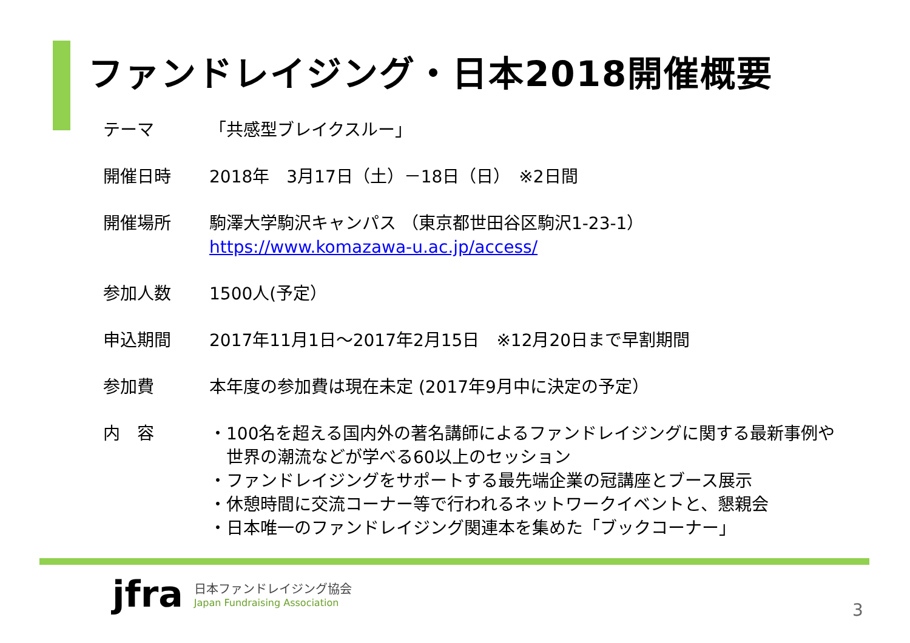ファンドレイジング・日本2018開催概要
| テーマ | 「共感型ブレイクスルー」 |
| 開催日時 | 2018年 3月17日（土）－18日（日） ※2日間 |
| 開催場所 | 駒澤大学駒沢キャンパス （東京都世田谷区駒沢1-23-1） https://www.komazawa-u.ac.jp/access/ |
| 参加人数 | 1500人(予定） |
| 申込期間 | 2017年11月1日～2017年2月15日 ※12月20日まで早割期間 |
| 参加費 | 本年度の参加費は現在未定 (2017年9月中に決定の予定） |
| 内 容 | ・100名を超える国内外の著名講師によるファンドレイジングに関する最新事例や 世界の潮流などが学べる60以上のセッション ・ファンドレイジングをサポートする最先端企業の冠講座とブース展示 ・休憩時間に交流コーナー等で行われるネットワークイベントと、懇親会 ・日本唯一のファンドレイジング関連本を集めた「ブックコーナー」 |
jfra
日本ファンドレイジング協会
Japan Fundraising Association
3